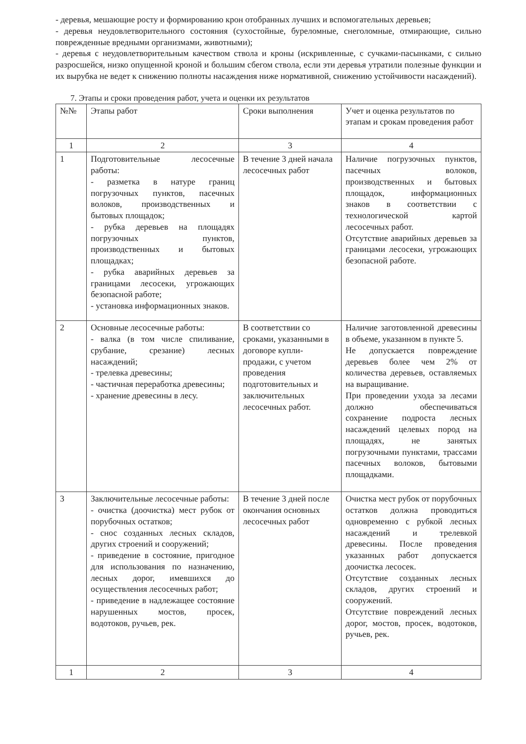- деревья, мешающие росту и формированию крон отобранных лучших и вспомогательных деревьев;
- деревья неудовлетворительного состояния (сухостойные, буреломные, снеголомные, отмирающие, сильно поврежденные вредными организмами, животными);
- деревья с неудовлетворительным качеством ствола и кроны (искривленные, с сучками-пасынками, с сильно разросшейся, низко опущенной кроной и большим сбегом ствола, если эти деревья утратили полезные функции и их вырубка не ведет к снижению полноты насаждения ниже нормативной, снижению устойчивости насаждений).
7. Этапы и сроки проведения работ, учета и оценки их результатов
| №№ | Этапы работ | Сроки выполнения | Учет и оценка результатов по этапам и срокам проведения работ |
| --- | --- | --- | --- |
| 1 | 2 | 3 | 4 |
| 1 | Подготовительные лесосечные работы: - разметка в натуре границ погрузочных пунктов, пасечных волоков, производственных и бытовых площадок; - рубка деревьев на площадях погрузочных пунктов, производственных и бытовых площадках; - рубка аварийных деревьев за границами лесосеки, угрожающих безопасной работе; - установка информационных знаков. | В течение 3 дней начала лесосечных работ | Наличие погрузочных пунктов, пасечных волоков, производственных и бытовых площадок, информационных знаков в соответствии с технологической картой лесосечных работ. Отсутствие аварийных деревьев за границами лесосеки, угрожающих безопасной работе. |
| 2 | Основные лесосечные работы: - валка (в том числе спиливание, срубание, срезание) лесных насаждений; - трелевка древесины; - частичная переработка древесины; - хранение древесины в лесу. | В соответствии со сроками, указанными в договоре купли-продажи, с учетом проведения подготовительных и заключительных лесосечных работ. | Наличие заготовленной древесины в объеме, указанном в пункте 5. Не допускается повреждение деревьев более чем 2% от количества деревьев, оставляемых на выращивание. При проведении ухода за лесами должно обеспечиваться сохранение подроста лесных насаждений целевых пород на площадях, не занятых погрузочными пунктами, трассами пасечных волоков, бытовыми площадками. |
| 3 | Заключительные лесосечные работы: - очистка (доочистка) мест рубок от порубочных остатков; - снос созданных лесных складов, других строений и сооружений; - приведение в состояние, пригодное для использования по назначению, лесных дорог, имевшихся до осуществления лесосечных работ; - приведение в надлежащее состояние нарушенных мостов, просек, водотоков, ручьев, рек. | В течение 3 дней после окончания основных лесосечных работ | Очистка мест рубок от порубочных остатков должна проводиться одновременно с рубкой лесных насаждений и трелевкой древесины. После проведения указанных работ допускается доочистка лесосек. Отсутствие созданных лесных складов, других строений и сооружений. Отсутствие повреждений лесных дорог, мостов, просек, водотоков, ручьев, рек. |
| 1 | 2 | 3 | 4 |